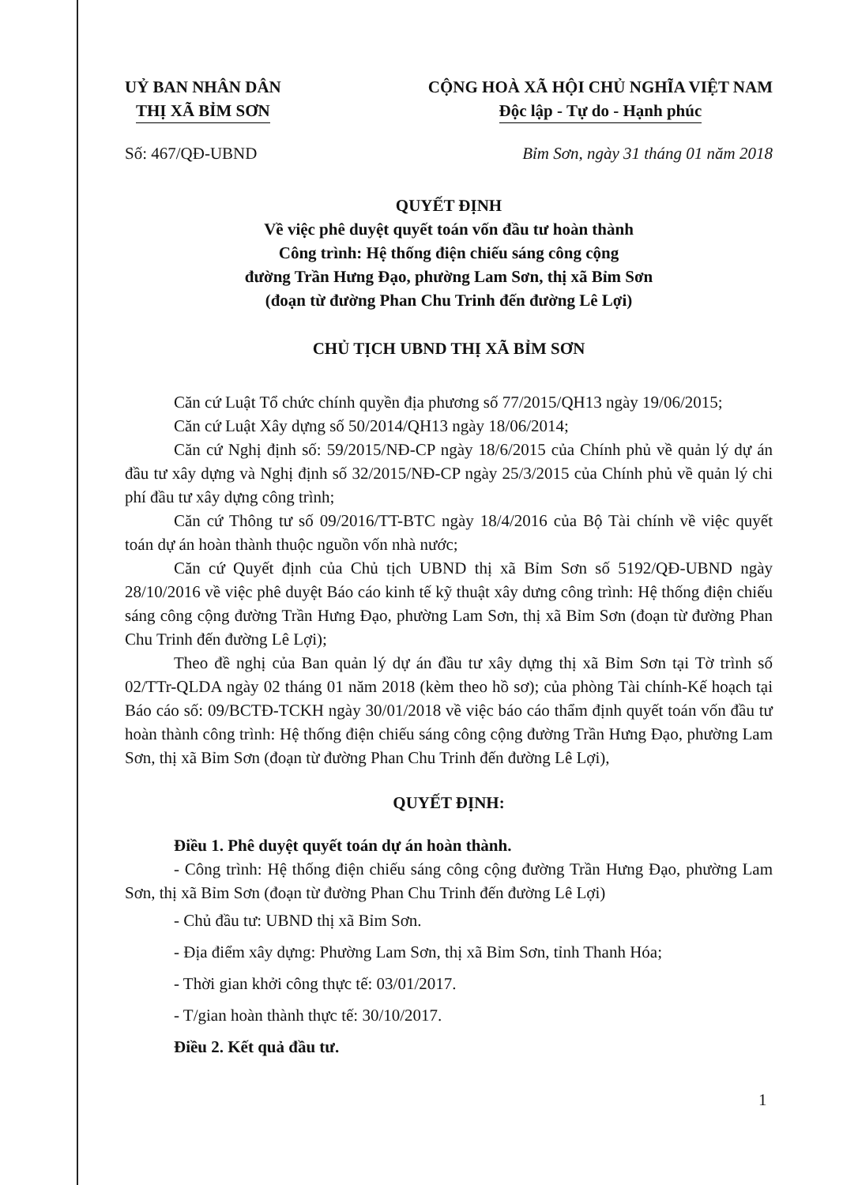UỶ BAN NHÂN DÂN
THỊ XÃ BỈM SƠN
CỘNG HOÀ XÃ HỘI CHỦ NGHĨA VIỆT NAM
Độc lập - Tự do - Hạnh phúc
Số: 467/QĐ-UBND Bỉm Sơn, ngày 31 tháng 01 năm 2018
QUYẾT ĐỊNH
Về việc phê duyệt quyết toán vốn đầu tư hoàn thành
Công trình: Hệ thống điện chiếu sáng công cộng
đường Trần Hưng Đạo, phường Lam Sơn, thị xã Bỉm Sơn
(đoạn từ đường Phan Chu Trinh đến đường Lê Lợi)
CHỦ TỊCH UBND THỊ XÃ BỈM SƠN
Căn cứ Luật Tổ chức chính quyền địa phương số 77/2015/QH13 ngày 19/06/2015;
Căn cứ Luật Xây dựng số 50/2014/QH13 ngày 18/06/2014;
Căn cứ Nghị định số: 59/2015/NĐ-CP ngày 18/6/2015 của Chính phủ về quản lý dự án đầu tư xây dựng và Nghị định số 32/2015/NĐ-CP ngày 25/3/2015 của Chính phủ về quản lý chi phí đầu tư xây dựng công trình;
Căn cứ Thông tư số 09/2016/TT-BTC ngày 18/4/2016 của Bộ Tài chính về việc quyết toán dự án hoàn thành thuộc nguồn vốn nhà nước;
Căn cứ Quyết định của Chủ tịch UBND thị xã Bỉm Sơn số 5192/QĐ-UBND ngày 28/10/2016 về việc phê duyệt Báo cáo kinh tế kỹ thuật xây dưng công trình: Hệ thống điện chiếu sáng công cộng đường Trần Hưng Đạo, phường Lam Sơn, thị xã Bỉm Sơn (đoạn từ đường Phan Chu Trinh đến đường Lê Lợi);
Theo đề nghị của Ban quản lý dự án đầu tư xây dựng thị xã Bỉm Sơn tại Tờ trình số 02/TTr-QLDA ngày 02 tháng 01 năm 2018 (kèm theo hồ sơ); của phòng Tài chính-Kế hoạch tại Báo cáo số: 09/BCTĐ-TCKH ngày 30/01/2018 về việc báo cáo thẩm định quyết toán vốn đầu tư hoàn thành công trình: Hệ thống điện chiếu sáng công cộng đường Trần Hưng Đạo, phường Lam Sơn, thị xã Bỉm Sơn (đoạn từ đường Phan Chu Trinh đến đường Lê Lợi),
QUYẾT ĐỊNH:
Điều 1. Phê duyệt quyết toán dự án hoàn thành.
- Công trình: Hệ thống điện chiếu sáng công cộng đường Trần Hưng Đạo, phường Lam Sơn, thị xã Bỉm Sơn (đoạn từ đường Phan Chu Trinh đến đường Lê Lợi)
- Chủ đầu tư: UBND thị xã Bỉm Sơn.
- Địa điểm xây dựng: Phường Lam Sơn, thị xã Bỉm Sơn, tỉnh Thanh Hóa;
- Thời gian khởi công thực tế: 03/01/2017.
- T/gian hoàn thành thực tế: 30/10/2017.
Điều 2. Kết quả đầu tư.
1